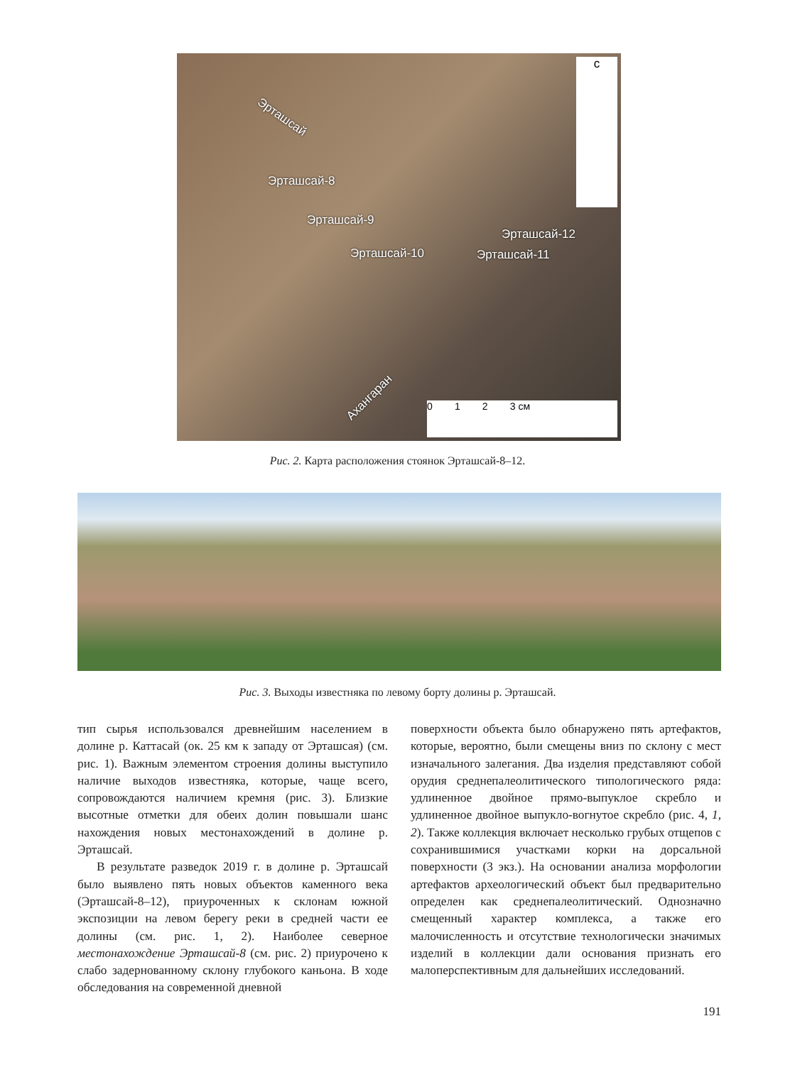Эрташсай
Эрташсай-8
Эрташсай-9
Эрташсай-12
Эрташсай-10 Эрташсай-11
Ахангаран
с
0 1 2 3 см
Рис. 2. Карта расположения стоянок Эрташсай-8–12.
Рис. 3. Выходы известняка по левому борту долины р. Эрташсай.
тип сырья использовался древнейшим населением в долине р. Каттасай (ок. 25 км к западу от Эрташсая) (см. рис. 1). Важным элементом строения долины выступило наличие выходов известняка, которые, чаще всего, сопровождаются наличием кремня (рис. 3). Близкие высотные отметки для обеих долин повышали шанс нахождения новых местонахождений в долине р. Эрташсай.
В результате разведок 2019 г. в долине р. Эрташсай было выявлено пять новых объектов каменного века (Эрташсай-8–12), приуроченных к склонам южной экспозиции на левом берегу реки в средней части ее долины (см. рис. 1, 2). Наиболее северное местонахождение Эрташсай-8 (см. рис. 2) приурочено к слабо задернованному склону глубокого каньона. В ходе обследования на современной дневной
поверхности объекта было обнаружено пять артефактов, которые, вероятно, были смещены вниз по склону с мест изначального залегания. Два изделия представляют собой орудия среднепалеолитического типологического ряда: удлиненное двойное прямо-выпуклое скребло и удлиненное двойное выпукло-вогнутое скребло (рис. 4, 1, 2). Также коллекция включает несколько грубых отщепов с сохранившимися участками корки на дорсальной поверхности (3 экз.). На основании анализа морфологии артефактов археологический объект был предварительно определен как среднепалеолитический. Однозначно смещенный характер комплекса, а также его малочисленность и отсутствие технологически значимых изделий в коллекции дали основания признать его малоперспективным для дальнейших исследований.
191